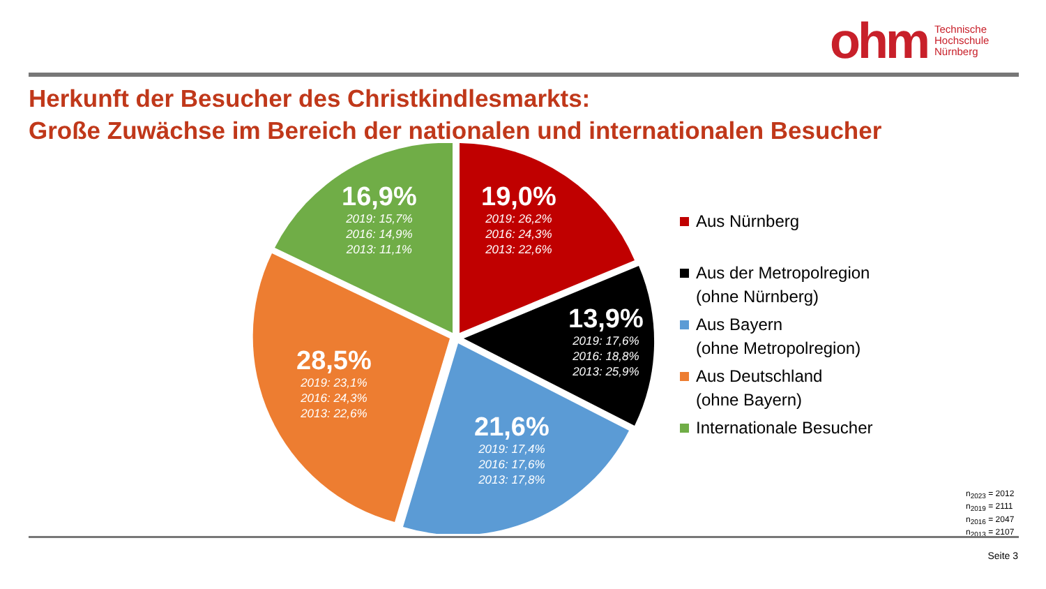ohm Technische
Hochschule
Nürnberg
Herkunft der Besucher des Christkindlesmarkts:
Große Zuwächse im Bereich der nationalen und internationalen Besucher
16,9%
2019: 15,7%
2016: 14,9%
2013: 11,1%
19,0%
2019: 26,2%
2016: 24,3%
2013: 22,6%
13,9%
2019: 17,6%
2016: 18,8%
2013: 25,9%
28,5%
2019: 23,1%
2016: 24,3%
2013: 22,6%
21,6%
2019: 17,4%
2016: 17,6%
2013: 17,8%
Aus Nürnberg
Aus der Metropolregion
(ohne Nürnberg)
Aus Bayern
(ohne Metropolregion)
Aus Deutschland
(ohne Bayern)
Internationale Besucher
n<sub>2023</sub> = 2012
n<sub>2019</sub> = 2111
n<sub>2016</sub> = 2047
n<sub>2013</sub> = 2107
Seite 3